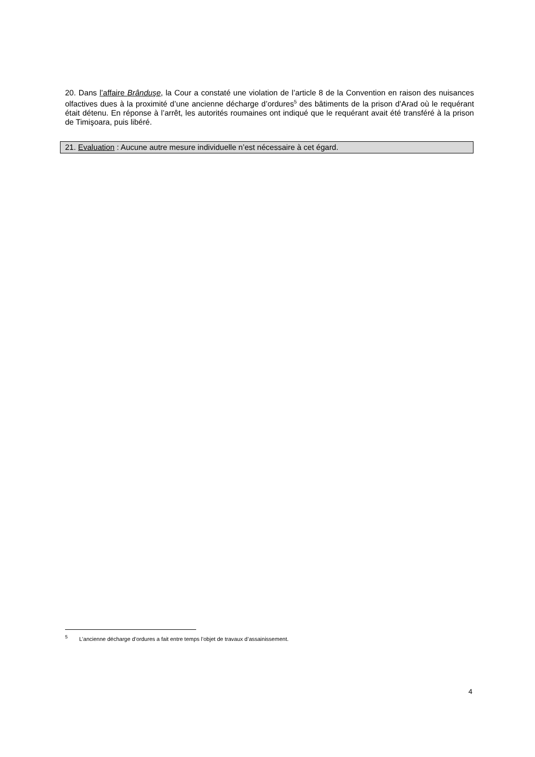20. Dans l’affaire Brânduşe, la Cour a constaté une violation de l’article 8 de la Convention en raison des nuisances olfactives dues à la proximité d’une ancienne décharge d’ordures<sup>5</sup> des bâtiments de la prison d’Arad où le requérant était détenu. En réponse à l’arrêt, les autorités roumaines ont indiqué que le requérant avait été transféré à la prison de Timişoara, puis libéré.
21. Evaluation : Aucune autre mesure individuelle n’est nécessaire à cet égard.
<sup>5</sup> L’ancienne décharge d’ordures a fait entre temps l’objet de travaux d’assainissement.
4